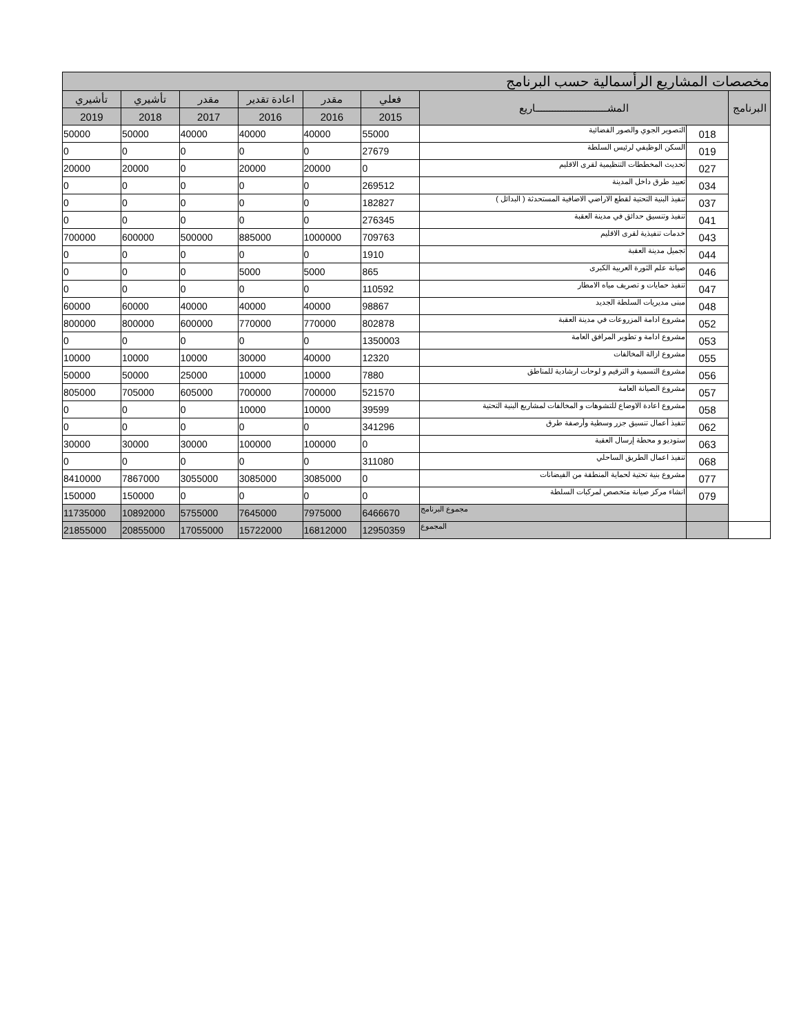| مخصصات المشاريع الرأسمالية حسب البرنامج | | | | | | | | |
| --- | --- | --- | --- | --- | --- | --- | --- | --- |
| البرنامج | المشــــــــــــــــــــــــــاريع | | فعلي | مقدر | اعادة تقدير | مقدر | تأشيري | تأشيري |
| | | | 2015 | 2016 | 2016 | 2017 | 2018 | 2019 |
| | 018 | التصوير الجوي والصور الفضائية | 55000 | 40000 | 40000 | 40000 | 50000 | 50000 |
| | 019 | السكن الوظيفي لرئيس السلطة | 27679 | 0 | 0 | 0 | 0 | 0 |
| | 027 | تحديث المخططات التنظيمية لقرى الاقليم | 0 | 20000 | 20000 | 0 | 20000 | 20000 |
| | 034 | تعبيد طرق داخل المدينة | 269512 | 0 | 0 | 0 | 0 | 0 |
| | 037 | تنفيذ البنية التحتية لقطع الاراضي الاضافية المستحدثة ( البدائل ) | 182827 | 0 | 0 | 0 | 0 | 0 |
| | 041 | تنفيذ وتنسيق حدائق في مدينة العقبة | 276345 | 0 | 0 | 0 | 0 | 0 |
| | 043 | خدمات تنفيذية لقرى الاقليم | 709763 | 1000000 | 885000 | 500000 | 600000 | 700000 |
| | 044 | تجميل مدينة العقبة | 1910 | 0 | 0 | 0 | 0 | 0 |
| | 046 | صيانة علم الثورة العربية الكبرى | 865 | 5000 | 5000 | 0 | 0 | 0 |
| | 047 | تنفيذ حمايات و تصريف مياه الامطار | 110592 | 0 | 0 | 0 | 0 | 0 |
| | 048 | مبنى مديريات السلطة الجديد | 98867 | 40000 | 40000 | 40000 | 60000 | 60000 |
| | 052 | مشروع ادامة المزروعات في مدينة العقبة | 802878 | 770000 | 770000 | 600000 | 800000 | 800000 |
| | 053 | مشروع ادامة و تطوير المرافق العامة | 1350003 | 0 | 0 | 0 | 0 | 0 |
| | 055 | مشروع ازالة المخالفات | 12320 | 40000 | 30000 | 10000 | 10000 | 10000 |
| | 056 | مشروع التسمية و الترقيم و لوحات ارشادية للمناطق | 7880 | 10000 | 10000 | 25000 | 50000 | 50000 |
| | 057 | مشروع الصيانة العامة | 521570 | 700000 | 700000 | 605000 | 705000 | 805000 |
| | 058 | مشروع اعادة الاوضاع للتشوهات و المخالفات لمشاريع البنية التحتية | 39599 | 10000 | 10000 | 0 | 0 | 0 |
| | 062 | تنفيذ أعمال تنسيق جزر وسطية وأرصفة طرق | 341296 | 0 | 0 | 0 | 0 | 0 |
| | 063 | ستوديو و محطة إرسال العقبة | 0 | 100000 | 100000 | 30000 | 30000 | 30000 |
| | 068 | تنفيذ اعمال الطريق الساحلي | 311080 | 0 | 0 | 0 | 0 | 0 |
| | 077 | مشروع بنية تحتية لحماية المنطقة من الفيضانات | 0 | 3085000 | 3085000 | 3055000 | 7867000 | 8410000 |
| | 079 | انشاء مركز صيانة متخصص لمركبات السلطة | 0 | 0 | 0 | 0 | 150000 | 150000 |
| | | مجموع البرنامج | 6466670 | 7975000 | 7645000 | 5755000 | 10892000 | 11735000 |
| | | المجموع | 12950359 | 16812000 | 15722000 | 17055000 | 20855000 | 21855000 |